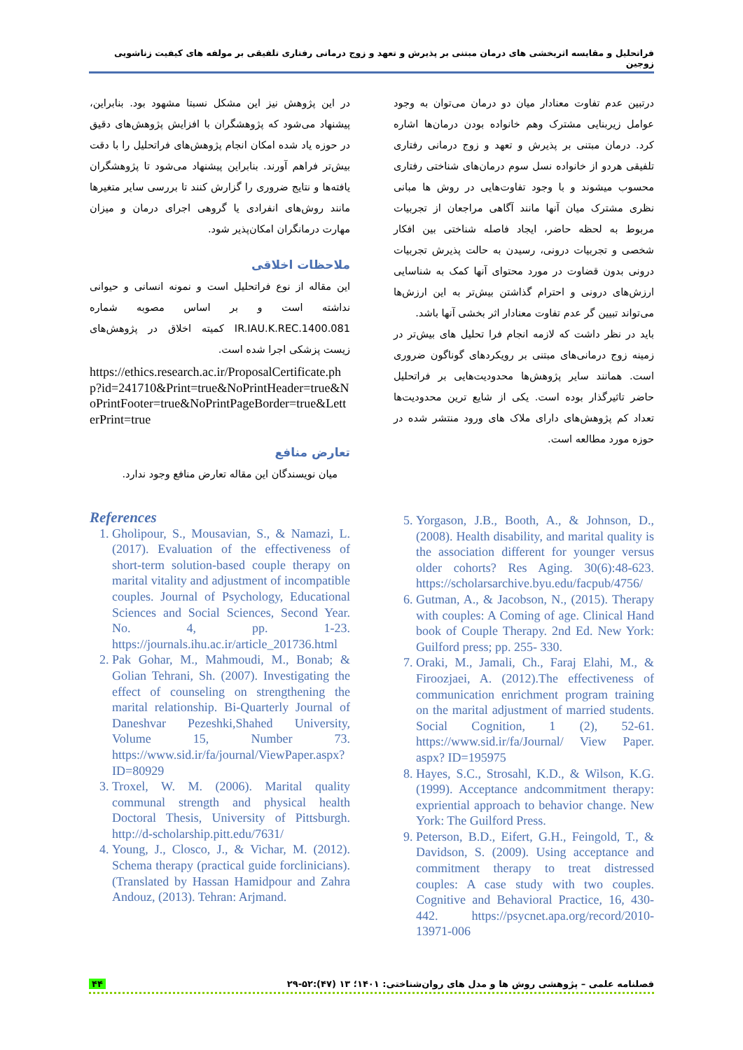فراتحلیل و مقایسه اثربخشی های درمان مبتنی بر پذیرش و تعهد و زوج درمانی رفتاری تلفیقی بر مولفه های کیفیت زناشویی زوجین
درتبین عدم تفاوت معنادار میان دو درمان می‌توان به وجود عوامل زیربنایی مشترک وهم خانواده بودن درمان‌ها اشاره کرد. درمان مبتنی بر پذیرش و تعهد و زوج درمانی رفتاری تلفیقی هردو از خانواده نسل سوم درمان‌های شناختی رفتاری محسوب میشوند و با وجود تفاوت‌هایی در روش ها مبانی نظری مشترک میان آنها مانند آگاهی مراجعان از تجربیات مربوط به لحظه حاضر، ایجاد فاصله شناختی بین افکار شخصی و تجربیات درونی، رسیدن به حالت پذیرش تجربیات درونی بدون قضاوت در مورد محتوای آنها کمک به شناسایی ارزش‌های درونی و احترام گذاشتن بیش‌تر به این ارزش‌ها می‌تواند تبیین گر عدم تفاوت معنادار اثر بخشی آنها باشد.
باید در نظر داشت که لازمه انجام فرا تحلیل های بیش‌تر در زمینه زوج درمانی‌های مبتنی بر رویکردهای گوناگون ضروری است. همانند سایر پژوهش‌ها محدودیت‌هایی بر فراتحلیل حاضر تاثیرگذار بوده است. یکی از شایع ترین محدودیت‌ها تعداد کم پژوهش‌های دارای ملاک های ورود منتشر شده در حوزه مورد مطالعه است.
5. Yorgason, J.B., Booth, A., & Johnson, D., (2008). Health disability, and marital quality is the association different for younger versus older cohorts? Res Aging. 30(6):48-623. https://scholarsarchive.byu.edu/facpub/4756/
6. Gutman, A., & Jacobson, N., (2015). Therapy with couples: A Coming of age. Clinical Hand book of Couple Therapy. 2nd Ed. New York: Guilford press; pp. 255- 330.
7. Oraki, M., Jamali, Ch., Faraj Elahi, M., & Firoozjaei, A. (2012).The effectiveness of communication enrichment program training on the marital adjustment of married students. Social Cognition, 1 (2), 52-61. https://www.sid.ir/fa/Journal/ View Paper. aspx? ID=195975
8. Hayes, S.C., Strosahl, K.D., & Wilson, K.G. (1999). Acceptance andcommitment therapy: expriential approach to behavior change. New York: The Guilford Press.
9. Peterson, B.D., Eifert, G.H., Feingold, T., & Davidson, S. (2009). Using acceptance and commitment therapy to treat distressed couples: A case study with two couples. Cognitive and Behavioral Practice, 16, 430-442. https://psycnet.apa.org/record/2010-13971-006
در این پژوهش نیز این مشکل نسبتا مشهود بود. بنابراین، پیشنهاد می‌شود که پژوهشگران با افزایش پژوهش‌های دقیق در حوزه یاد شده امکان انجام پژوهش‌های فراتحلیل را با دقت بیش‌تر فراهم آورند. بنابراین پیشنهاد می‌شود تا پژوهشگران یافته‌ها و نتایج ضروری را گزارش کنند تا بررسی سایر متغیرها مانند روش‌های انفرادی یا گروهی اجرای درمان و میزان مهارت درمانگران امکان‌پذیر شود.
ملاحظات اخلاقی
این مقاله از نوع فراتحلیل است و نمونه انسانی و حیوانی نداشته است و بر اساس مصوبه شماره IR.IAU.K.REC.1400.081 کمیته اخلاق در پژوهش‌های زیست پزشکی اجرا شده است.
https://ethics.research.ac.ir/ProposalCertificate.php?id=241710&Print=true&NoPrintHeader=true&NoPrintFooter=true&NoPrintPageBorder=true&LetterPrint=true
تعارض منافع
میان نویسندگان این مقاله تعارض منافع وجود ندارد.
References
1. Gholipour, S., Mousavian, S., & Namazi, L. (2017). Evaluation of the effectiveness of short-term solution-based couple therapy on marital vitality and adjustment of incompatible couples. Journal of Psychology, Educational Sciences and Social Sciences, Second Year. No. 4, pp. 1-23. https://journals.ihu.ac.ir/article_201736.html
2. Pak Gohar, M., Mahmoudi, M., Bonab; & Golian Tehrani, Sh. (2007). Investigating the effect of counseling on strengthening the marital relationship. Bi-Quarterly Journal of Daneshvar Pezeshki,Shahed University, Volume 15, Number 73. https://www.sid.ir/fa/journal/ViewPaper.aspx?ID=80929
3. Troxel, W. M. (2006). Marital quality communal strength and physical health Doctoral Thesis, University of Pittsburgh. http://d-scholarship.pitt.edu/7631/
4. Young, J., Closco, J., & Vichar, M. (2012). Schema therapy (practical guide forclinicians). (Translated by Hassan Hamidpour and Zahra Andouz, (2013). Tehran: Arjmand.
فصلنامه علمی – پژوهشی روش ها و مدل های روان‌شناختی: ۱۴۰۱؛ ۱۳ (۴۷):۵۲-۲۹ ۴۴